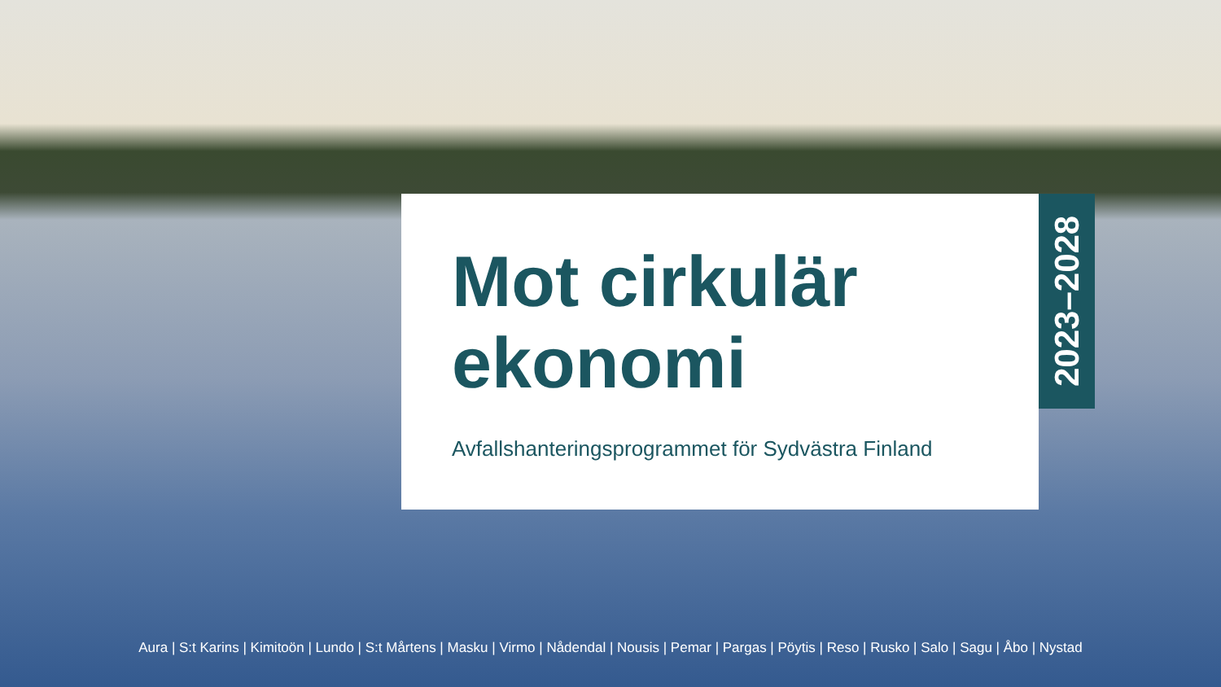Mot cirkulär
ekonomi
Avfallshanteringsprogrammet för Sydvästra Finland
2023–2028
Aura | S:t Karins | Kimitoön | Lundo | S:t Mårtens | Masku | Virmo | Nådendal | Nousis | Pemar | Pargas | Pöytis | Reso | Rusko | Salo | Sagu | Åbo | Nystad